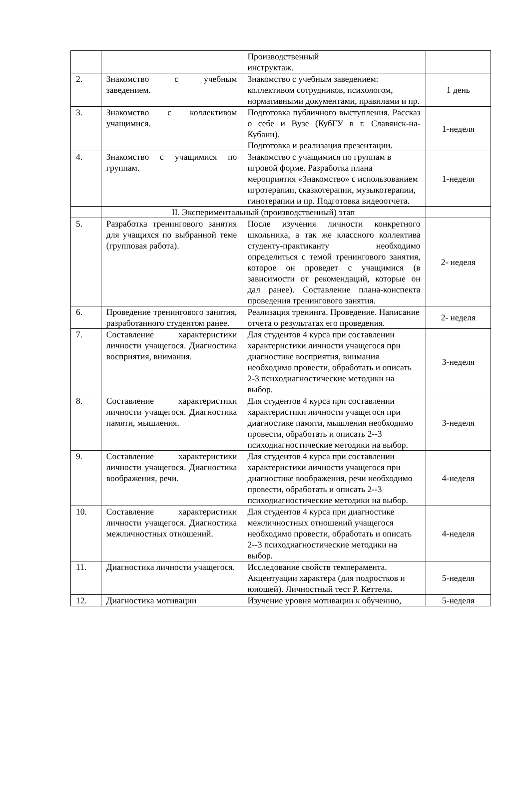| | | Производственный инструктаж. | |
| 2. | Знакомство с учебным заведением. | Знакомство с учебным заведением: коллективом сотрудников, психологом, нормативными документами, правилами и пр. | 1 день |
| 3. | Знакомство с коллективом учащимися. | Подготовка публичного выступления. Рассказ о себе и Вузе (КубГУ в г. Славянск-на-Кубани). Подготовка и реализация презентации. | 1-неделя |
| 4. | Знакомство с учащимися по группам. | Знакомство с учащимися по группам в игровой форме. Разработка плана мероприятия «Знакомство» с использованием игротерапии, сказкотерапии, музыкотерапии, гинотерапии и пр. Подготовка видеоотчета. | 1-неделя |
| | II. Экспериментальный (производственный) этап | | |
| 5. | Разработка тренингового занятия для учащихся по выбранной теме (групповая работа). | После изучения личности конкретного школьника, а так же классного коллектива студенту-практиканту необходимо определиться с темой тренингового занятия, которое он проведет с учащимися (в зависимости от рекомендаций, которые он дал ранее). Составление плана-конспекта проведения тренингового занятия. | 2- неделя |
| 6. | Проведение тренингового занятия, разработанного студентом ранее. | Реализация тренинга. Проведение. Написание отчета о результатах его проведения. | 2- неделя |
| 7. | Составление характеристики личности учащегося. Диагностика восприятия, внимания. | Для студентов 4 курса при составлении характеристики личности учащегося при диагностике восприятия, внимания необходимо провести, обработать и описать 2-3 психодиагностические методики на выбор. | 3-неделя |
| 8. | Составление характеристики личности учащегося. Диагностика памяти, мышления. | Для студентов 4 курса при составлении характеристики личности учащегося при диагностике памяти, мышления необходимо провести, обработать и описать 2--3 психодиагностические методики на выбор. | 3-неделя |
| 9. | Составление характеристики личности учащегося. Диагностика воображения, речи. | Для студентов 4 курса при составлении характеристики личности учащегося при диагностике воображения, речи необходимо провести, обработать и описать 2--3 психодиагностические методики на выбор. | 4-неделя |
| 10. | Составление характеристики личности учащегося. Диагностика межличностных отношений. | Для студентов 4 курса при диагностике межличностных отношений учащегося необходимо провести, обработать и описать 2--3 психодиагностические методики на выбор. | 4-неделя |
| 11. | Диагностика личности учащегося. | Исследование свойств темперамента. Акцентуации характера (для подростков и юношей). Личностный тест Р. Кеттела. | 5-неделя |
| 12. | Диагностика мотивации | Изучение уровня мотивации к обучению, | 5-неделя |